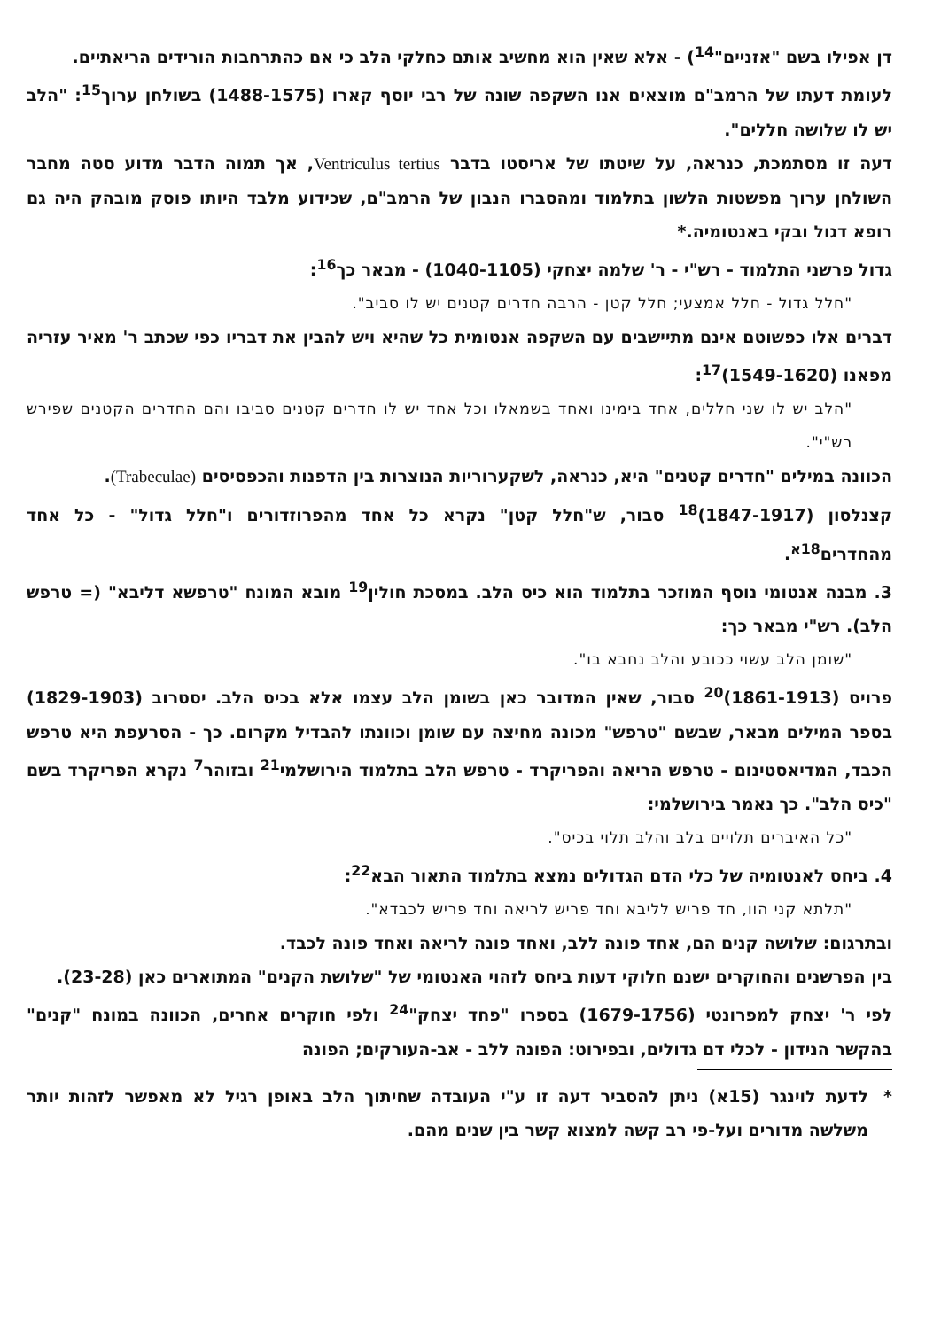דן אפילו בשם "אזניים"<sup>14</sup>) - אלא שאין הוא מחשיב אותם כחלקי הלב כי אם כהתרחבות הורידים הריאתיים.
לעומת דעתו של הרמב"ם מוצאים אנו השקפה שונה של רבי יוסף קארו (1488-1575) בשולחן ערוך<sup>15</sup>: "הלב יש לו שלושה חללים".
דעה זו מסתמכת, כנראה, על שיטתו של אריסטו בדבר Ventriculus tertius, אך תמוה הדבר מדוע סטה מחבר השולחן ערוך מפשטות הלשון בתלמוד ומהסברו הנבון של הרמב"ם, שכידוע מלבד היותו פוסק מובהק היה גם רופא דגול ובקי באנטומיה.*
גדול פרשני התלמוד - רש"י - ר' שלמה יצחקי (1040-1105) - מבאר כך<sup>16</sup>:
"חלל גדול - חלל אמצעי; חלל קטן - הרבה חדרים קטנים יש לו סביב".
דברים אלו כפשוטם אינם מתיישבים עם השקפה אנטומית כל שהיא ויש להבין את דבריו כפי שכתב ר' מאיר עזריה מפאנו (1549-1620)<sup>17</sup>:
"הלב יש לו שני חללים, אחד בימינו ואחד בשמאלו וכל אחד יש לו חדרים קטנים סביבו והם החדרים הקטנים שפירש רש"י".
הכוונה במילים "חדרים קטנים" היא, כנראה, לשקערוריות הנוצרות בין הדפנות והכפסיסים (Trabeculae).
קצנלסון (1847-1917)<sup>18</sup> סבור, ש"חלל קטן" נקרא כל אחד מהפרוזדורים ו"חלל גדול" - כל אחד מהחדרים<sup>18א</sup>.
3. מבנה אנטומי נוסף המוזכר בתלמוד הוא כיס הלב. במסכת חולין<sup>19</sup> מובא המונח "טרפשא דליבא" (= טרפש הלב). רש"י מבאר כך:
"שומן הלב עשוי ככובע והלב נחבא בו".
פרויס (1861-1913)<sup>20</sup> סבור, שאין המדובר כאן בשומן הלב עצמו אלא בכיס הלב. יסטרוב (1829-1903) בספר המילים מבאר, שבשם "טרפש" מכונה מחיצה עם שומן וכוונתו להבדיל מקרום. כך - הסרעפת היא טרפש הכבד, המדיאסטינום - טרפש הריאה והפריקרד - טרפש הלב בתלמוד הירושלמי<sup>21</sup> ובזוהר<sup>7</sup> נקרא הפריקרד בשם "כיס הלב". כך נאמר בירושלמי:
"כל האיברים תלויים בלב והלב תלוי בכיס".
4. ביחס לאנטומיה של כלי הדם הגדולים נמצא בתלמוד התאור הבא<sup>22</sup>:
"תלתא קני הוו, חד פריש לליבא וחד פריש לריאה וחד פריש לכבדא".
ובתרגום: שלושה קנים הם, אחד פונה ללב, ואחד פונה לריאה ואחד פונה לכבד.
בין הפרשנים והחוקרים ישנם חלוקי דעות ביחס לזהוי האנטומי של "שלושת הקנים" המתוארים כאן (23-28).
לפי ר' יצחק למפרונטי (1679-1756) בספרו "פחד יצחק"<sup>24</sup> ולפי חוקרים אחרים, הכוונה במונח "קנים" בהקשר הנידון - לכלי דם גדולים, ובפירוט: הפונה ללב - אב-העורקים; הפונה
* לדעת לוינגר (15א) ניתן להסביר דעה זו ע"י העובדה שחיתוך הלב באופן רגיל לא מאפשר לזהות יותר משלשה מדורים ועל-פי רב קשה למצוא קשר בין שנים מהם.